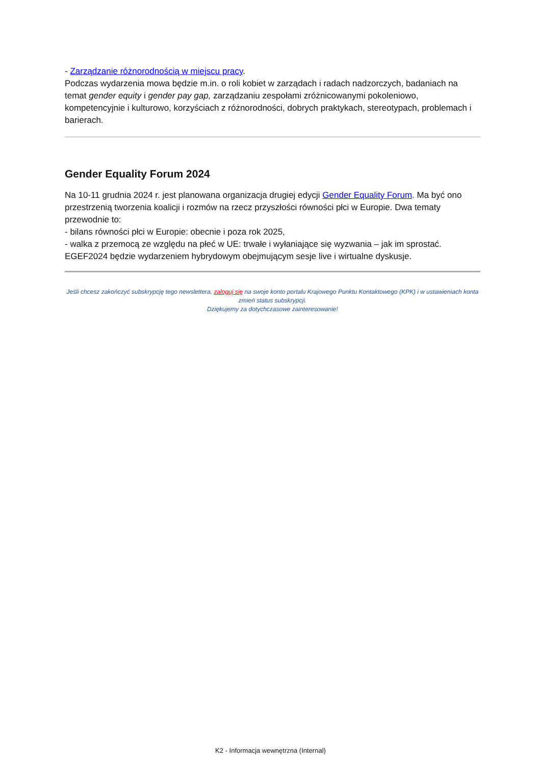- Zarządzanie różnorodnością w miejscu pracy.
Podczas wydarzenia mowa będzie m.in. o roli kobiet w zarządach i radach nadzorczych, badaniach na temat gender equity i gender pay gap, zarządzaniu zespołami zróżnicowanymi pokoleniowo, kompetencyjnie i kulturowo, korzyściach z różnorodności, dobrych praktykach, stereotypach, problemach i barierach.
Gender Equality Forum 2024
Na 10-11 grudnia 2024 r. jest planowana organizacja drugiej edycji Gender Equality Forum. Ma być ono przestrzenią tworzenia koalicji i rozmów na rzecz przyszłości równości płci w Europie. Dwa tematy przewodnie to:
- bilans równości płci w Europie: obecnie i poza rok 2025,
- walka z przemocą ze względu na płeć w UE: trwałe i wyłaniające się wyzwania – jak im sprostać.
EGEF2024 będzie wydarzeniem hybrydowym obejmującym sesje live i wirtualne dyskusje.
Jeśli chcesz zakończyć subskrypcję tego newslettera, zaloguj się na swoje konto portalu Krajowego Punktu Kontaktowego (KPK) i w ustawieniach konta zmień status subskrypcji.
Dziękujemy za dotychczasowe zainteresowanie!
K2 - Informacja wewnętrzna (Internal)